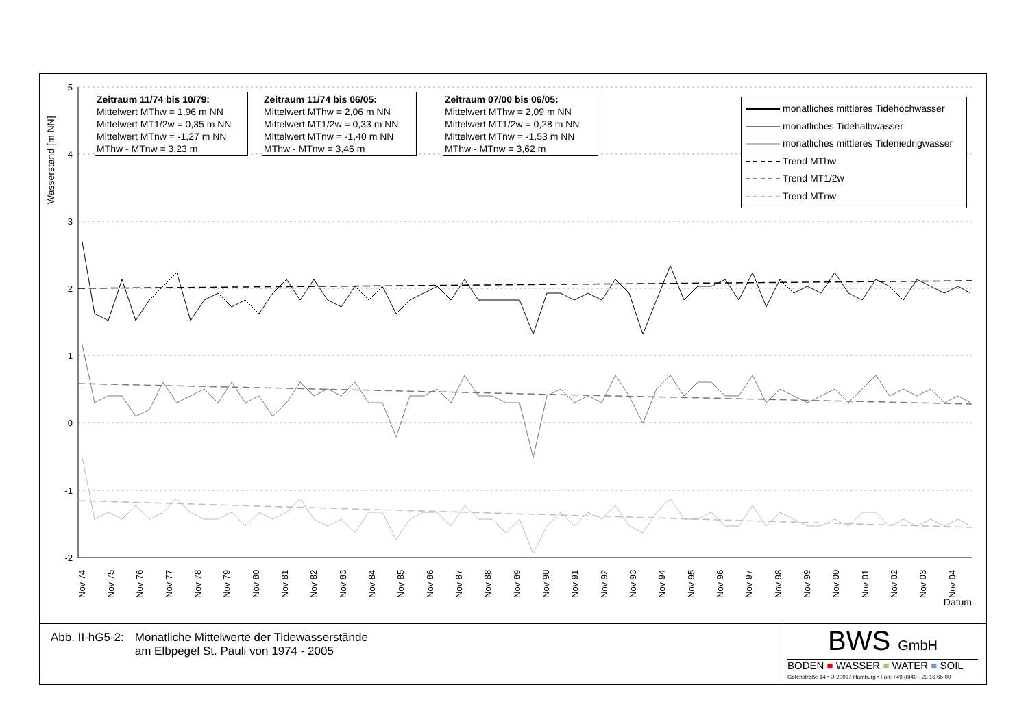5
4
3
2
1
0
-1
-2
Nov 74
Nov 75
Nov 76
Nov 77
Nov 78
Nov 79
Nov 80
Nov 81
Nov 82
Nov 83
Nov 84
Nov 85
Nov 86
Nov 87
Nov 88
Nov 89
Nov 90
Nov 91
Nov 92
Nov 93
Nov 94
Nov 95
Nov 96
Nov 97
Nov 98
Nov 99
Nov 00
Nov 01
Nov 02
Nov 03
Nov 04
Datum
Wasserstand [m NN]
Zeitraum 11/74 bis 10/79:
Mittelwert MThw = 1,96 m NN
Mittelwert MT1/2w = 0,35 m NN
Mittelwert MTnw = -1,27 m NN
MThw - MTnw = 3,23 m
Zeitraum 11/74 bis 06/05:
Mittelwert MThw = 2,06 m NN
Mittelwert MT1/2w = 0,33 m NN
Mittelwert MTnw = -1,40 m NN
MThw - MTnw = 3,46 m
Zeitraum 07/00 bis 06/05:
Mittelwert MThw = 2,09 m NN
Mittelwert MT1/2w = 0,28 m NN
Mittelwert MTnw = -1,53 m NN
MThw - MTnw = 3,62 m
monatliches mittleres Tidehochwasser
monatliches Tidehalbwasser
monatliches mittleres Tideniedrigwasser
Trend MThw
Trend MT1/2w
Trend MTnw
Abb. II-hG5-2: Monatliche Mittelwerte der Tidewasserstände
am Elbpegel St. Pauli von 1974 - 2005
BWS GmbH
BODEN ■ WASSER ■ WATER ■ SOIL
Gotenstraße 14 • D-20097 Hamburg • Fon: +49 (0)40 - 23 16 65-00